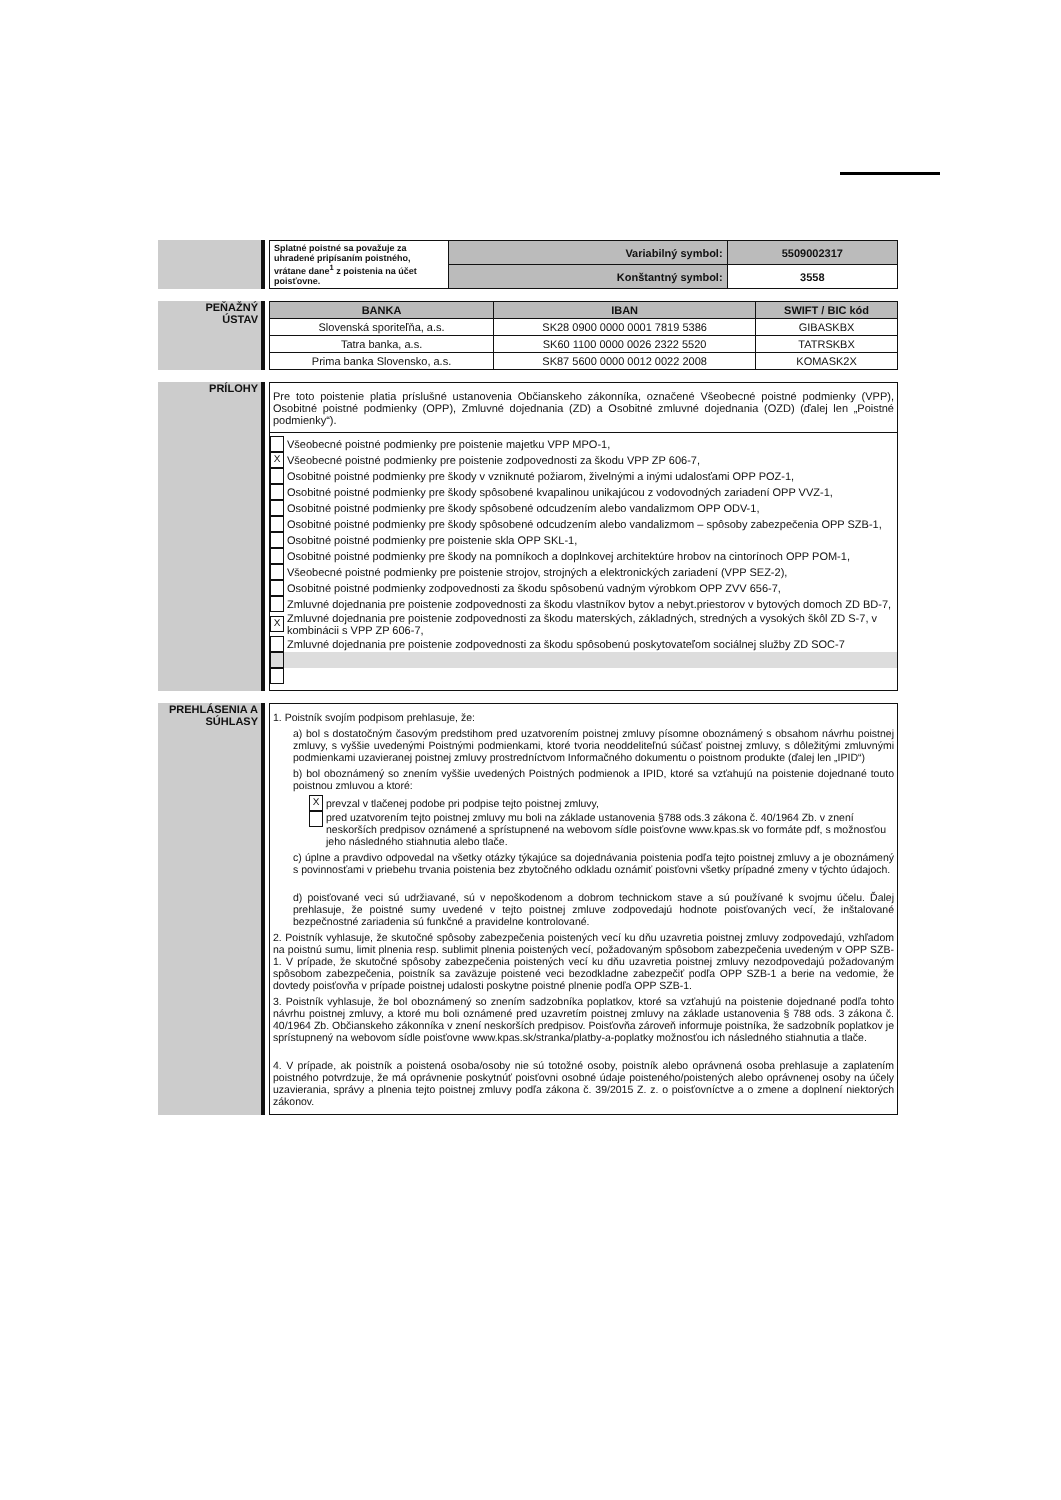| Splatné poistné sa považuje za uhradené pripísaním poistného, vrátane dane<sup>1</sup> z poistenia na účet poisťovne. | Variabilný symbol: | 5509002317 |
| | Konštantný symbol: | 3558 |
PEŇAŽNÝ
ÚSTAV
| BANKA | IBAN | SWIFT / BIC kód |
| --- | --- | --- |
| Slovenská sporiteľňa, a.s. | SK28 0900 0000 0001 7819 5386 | GIBASKBX |
| Tatra banka, a.s. | SK60 1100 0000 0026 2322 5520 | TATRSKBX |
| Prima banka Slovensko, a.s. | SK87 5600 0000 0012 0022 2008 | KOMASK2X |
PRÍLOHY
Pre toto poistenie platia príslušné ustanovenia Občianskeho zákonníka, označené Všeobecné poistné podmienky (VPP), Osobitné poistné podmienky (OPP), Zmluvné dojednania (ZD) a Osobitné zmluvné dojednania (OZD) (ďalej len „Poistné podmienky“).
Všeobecné poistné podmienky pre poistenie majetku VPP MPO-1,
X Všeobecné poistné podmienky pre poistenie zodpovednosti za škodu VPP ZP 606-7,
Osobitné poistné podmienky pre škody v vzniknuté požiarom, živelnými a inými udalosťami OPP POZ-1,
Osobitné poistné podmienky pre škody spôsobené kvapalinou unikajúcou z vodovodných zariadení OPP VVZ-1,
Osobitné poistné podmienky pre škody spôsobené odcudzením alebo vandalizmom OPP ODV-1,
Osobitné poistné podmienky pre škody spôsobené odcudzením alebo vandalizmom – spôsoby zabezpečenia OPP SZB-1,
Osobitné poistné podmienky pre poistenie skla OPP SKL-1,
Osobitné poistné podmienky pre škody na pomníkoch a doplnkovej architektúre hrobov na cintorínoch OPP POM-1,
Všeobecné poistné podmienky pre poistenie strojov, strojných a elektronických zariadení (VPP SEZ-2),
Osobitné poistné podmienky zodpovednosti za škodu spôsobenú vadným výrobkom OPP ZVV 656-7,
Zmluvné dojednania pre poistenie zodpovednosti za škodu vlastníkov bytov a nebyt.priestorov v bytových domoch ZD BD-7,
X Zmluvné dojednania pre poistenie zodpovednosti za škodu materských, základných, stredných a vysokých škôl ZD S-7, v kombinácii s VPP ZP 606-7,
Zmluvné dojednania pre poistenie zodpovednosti za škodu spôsobenú poskytovateľom sociálnej služby ZD SOC-7
PREHLÁSENIA A
SÚHLASY
1. Poistník svojím podpisom prehlasuje, že:
a) bol s dostatočným časovým predstihom pred uzatvorením poistnej zmluvy písomne oboznámený s obsahom návrhu poistnej zmluvy, s vyššie uvedenými Poistnými podmienkami, ktoré tvoria neoddeliteľnú súčasť poistnej zmluvy, s dôležitými zmluvnými podmienkami uzavieranej poistnej zmluvy prostredníctvom Informačného dokumentu o poistnom produkte (ďalej len „IPID“)
b) bol oboznámený so znením vyššie uvedených Poistných podmienok a IPID, ktoré sa vzťahujú na poistenie dojednané touto poistnou zmluvou a ktoré:
Xprevzal v tlačenej podobe pri podpise tejto poistnej zmluvy,
pred uzatvorením tejto poistnej zmluvy mu boli na základe ustanovenia §788 ods.3 zákona č. 40/1964 Zb. v znení neskorších predpisov oznámené a sprístupnené na webovom sídle poisťovne www.kpas.sk vo formáte pdf, s možnosťou jeho následného stiahnutia alebo tlače.
c) úplne a pravdivo odpovedal na všetky otázky týkajúce sa dojednávania poistenia podľa tejto poistnej zmluvy a je oboznámený s povinnosťami v priebehu trvania poistenia bez zbytočného odkladu oznámiť poisťovni všetky prípadné zmeny v týchto údajoch.
d) poisťované veci sú udržiavané, sú v nepoškodenom a dobrom technickom stave a sú používané k svojmu účelu. Ďalej prehlasuje, že poistné sumy uvedené v tejto poistnej zmluve zodpovedajú hodnote poisťovaných vecí, že inštalované bezpečnostné zariadenia sú funkčné a pravidelne kontrolované.
2. Poistník vyhlasuje, že skutočné spôsoby zabezpečenia poistených vecí ku dňu uzavretia poistnej zmluvy zodpovedajú, vzhľadom na poistnú sumu, limit plnenia resp. sublimit plnenia poistených vecí, požadovaným spôsobom zabezpečenia uvedeným v OPP SZB-1. V prípade, že skutočné spôsoby zabezpečenia poistených vecí ku dňu uzavretia poistnej zmluvy nezodpovedajú požadovaným spôsobom zabezpečenia, poistník sa zaväzuje poistené veci bezodkladne zabezpečiť podľa OPP SZB-1 a berie na vedomie, že dovtedy poisťovňa v prípade poistnej udalosti poskytne poistné plnenie podľa OPP SZB-1.
3. Poistník vyhlasuje, že bol oboznámený so znením sadzobníka poplatkov, ktoré sa vzťahujú na poistenie dojednané podľa tohto návrhu poistnej zmluvy, a ktoré mu boli oznámené pred uzavretím poistnej zmluvy na základe ustanovenia § 788 ods. 3 zákona č. 40/1964 Zb. Občianskeho zákonníka v znení neskorších predpisov. Poisťovňa zároveň informuje poistníka, že sadzobník poplatkov je sprístupnený na webovom sídle poisťovne www.kpas.sk/stranka/platby-a-poplatky možnosťou ich následného stiahnutia a tlače.
4. V prípade, ak poistník a poistená osoba/osoby nie sú totožné osoby, poistník alebo oprávnená osoba prehlasuje a zaplatením poistného potvrdzuje, že má oprávnenie poskytnúť poisťovni osobné údaje poisteného/poistených alebo oprávnenej osoby na účely uzavierania, správy a plnenia tejto poistnej zmluvy podľa zákona č. 39/2015 Z. z. o poisťovníctve a o zmene a doplnení niektorých zákonov.